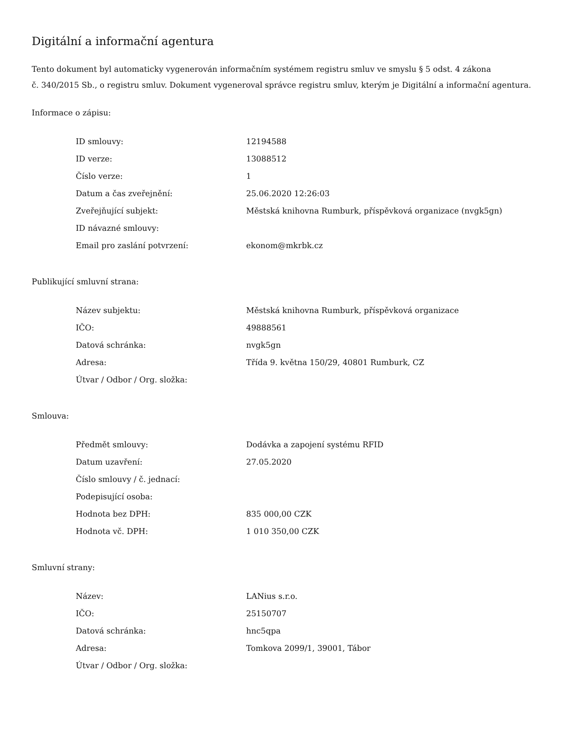Digitální a informační agentura
Tento dokument byl automaticky vygenerován informačním systémem registru smluv ve smyslu § 5 odst. 4 zákona
č. 340/2015 Sb., o registru smluv. Dokument vygeneroval správce registru smluv, kterým je Digitální a informační agentura.
Informace o zápisu:
| ID smlouvy: | 12194588 |
| ID verze: | 13088512 |
| Číslo verze: | 1 |
| Datum a čas zveřejnění: | 25.06.2020 12:26:03 |
| Zveřejňující subjekt: | Městská knihovna Rumburk, příspěvková organizace (nvgk5gn) |
| ID návazné smlouvy: | |
| Email pro zaslání potvrzení: | ekonom@mkrbk.cz |
Publikující smluvní strana:
| Název subjektu: | Městská knihovna Rumburk, příspěvková organizace |
| IČO: | 49888561 |
| Datová schránka: | nvgk5gn |
| Adresa: | Třída 9. května 150/29, 40801 Rumburk, CZ |
| Útvar / Odbor / Org. složka: | |
Smlouva:
| Předmět smlouvy: | Dodávka a zapojení systému RFID |
| Datum uzavření: | 27.05.2020 |
| Číslo smlouvy / č. jednací: | |
| Podepisující osoba: | |
| Hodnota bez DPH: | 835 000,00 CZK |
| Hodnota vč. DPH: | 1 010 350,00 CZK |
Smluvní strany:
| Název: | LANius s.r.o. |
| IČO: | 25150707 |
| Datová schránka: | hnc5qpa |
| Adresa: | Tomkova 2099/1, 39001, Tábor |
| Útvar / Odbor / Org. složka: | |